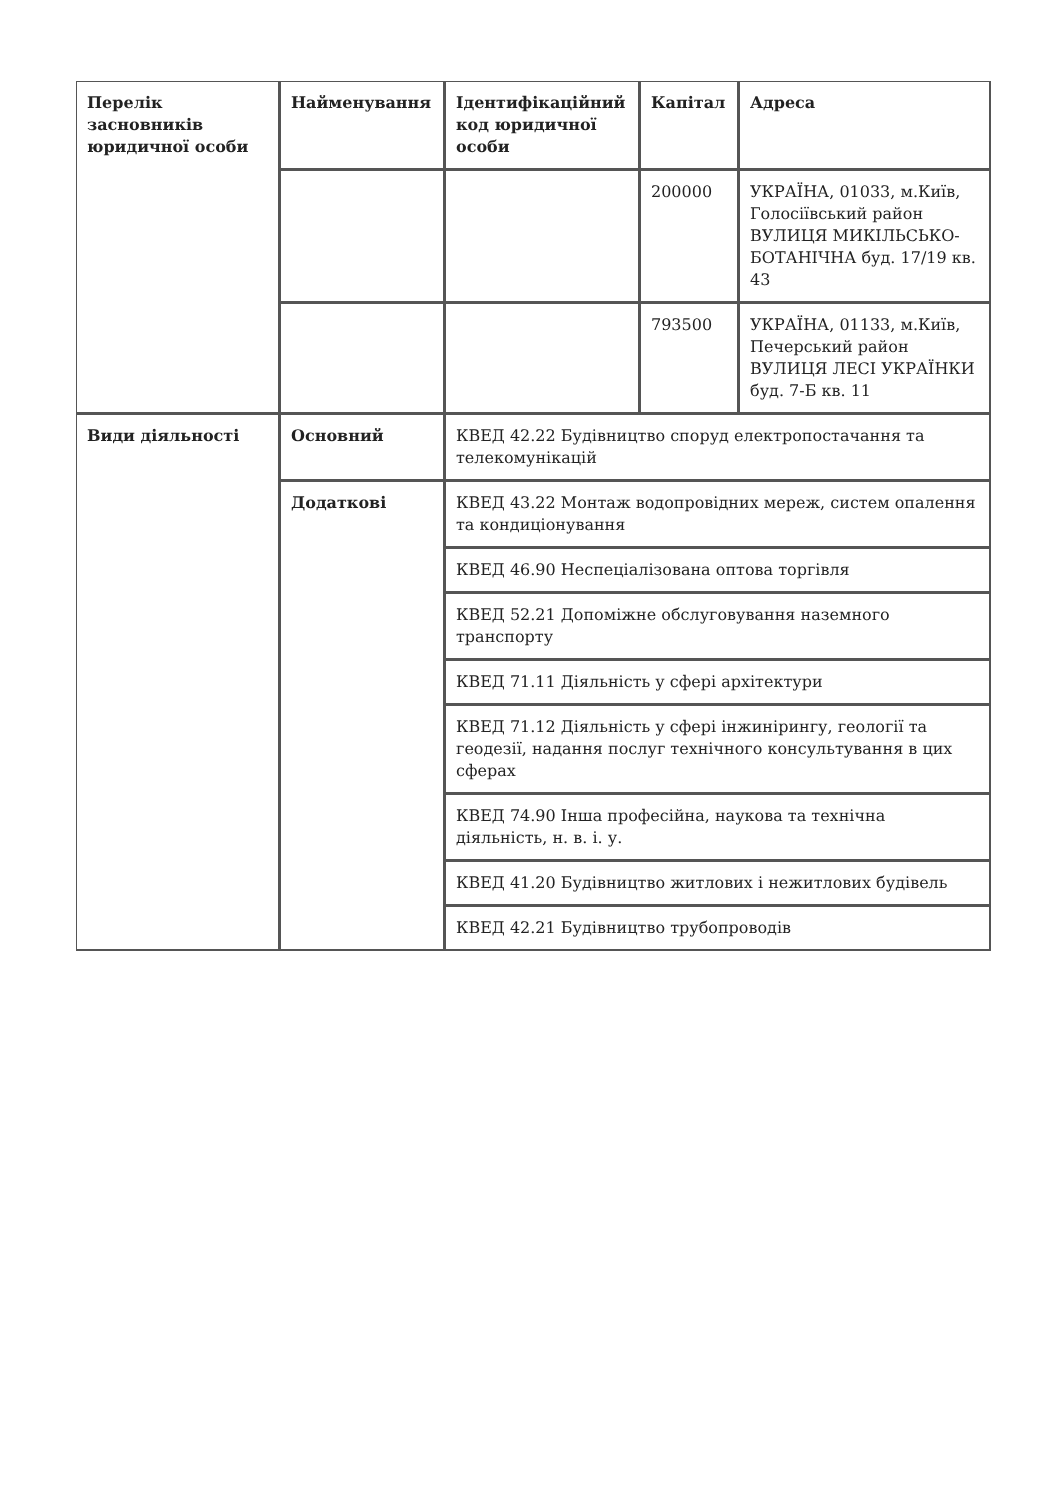| Перелік засновників юридичної особи | Найменування | Ідентифікаційний код юридичної особи | Капітал | Адреса |
| --- | --- | --- | --- | --- |
| | | | 200000 | УКРАЇНА, 01033, м.Київ, Голосіївський район ВУЛИЦЯ МИКІЛЬСЬКО-БОТАНІЧНА буд. 17/19 кв. 43 |
| | | | 793500 | УКРАЇНА, 01133, м.Київ, Печерський район ВУЛИЦЯ ЛЕСІ УКРАЇНКИ буд. 7-Б кв. 11 |
| Види діяльності | Основний | КВЕД 42.22 Будівництво споруд електропостачання та телекомунікацій | | |
| | Додаткові | КВЕД 43.22 Монтаж водопровідних мереж, систем опалення та кондиціонування | | |
| | | КВЕД 46.90 Неспеціалізована оптова торгівля | | |
| | | КВЕД 52.21 Допоміжне обслуговування наземного транспорту | | |
| | | КВЕД 71.11 Діяльність у сфері архітектури | | |
| | | КВЕД 71.12 Діяльність у сфері інжинірингу, геології та геодезії, надання послуг технічного консультування в цих сферах | | |
| | | КВЕД 74.90 Інша професійна, наукова та технічна діяльність, н. в. і. у. | | |
| | | КВЕД 41.20 Будівництво житлових і нежитлових будівель | | |
| | | КВЕД 42.21 Будівництво трубопроводів | | |